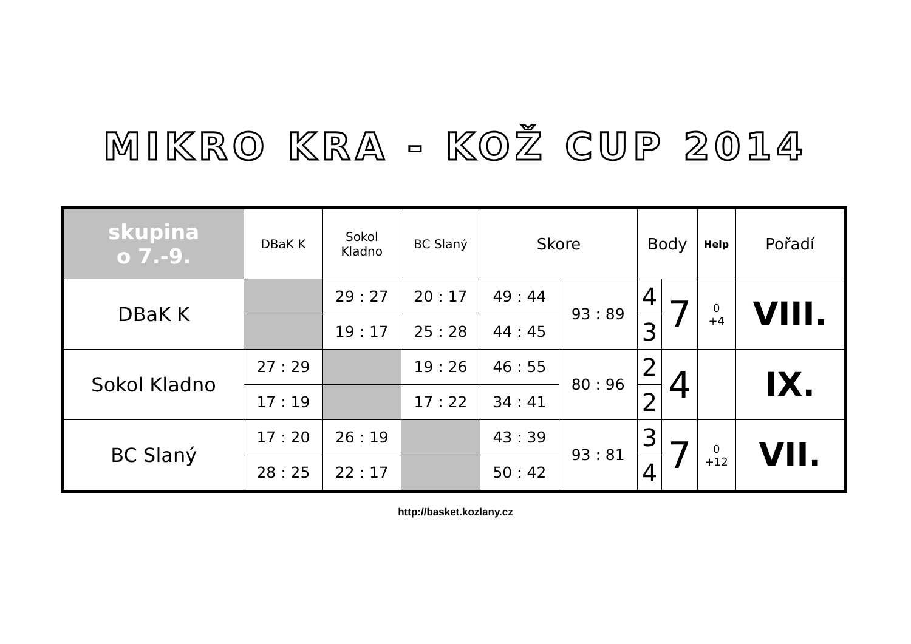MIKRO KRA - KOŽ CUP 2014
| skupina o 7.-9. | DBaK K | Sokol Kladno | BC Slaný | Skore | | Body | | Help | Pořadí |
| --- | --- | --- | --- | --- | --- | --- | --- | --- | --- |
| DBaK K | | 29 : 27 | 20 : 17 | 49 : 44 | 93 : 89 | 4 | 7 | 0 +4 | VIII. |
| | | 19 : 17 | 25 : 28 | 44 : 45 | | 3 | | | |
| Sokol Kladno | 27 : 29 | | 19 : 26 | 46 : 55 | 80 : 96 | 2 | 4 | | IX. |
| | 17 : 19 | | 17 : 22 | 34 : 41 | | 2 | | | |
| BC Slaný | 17 : 20 | 26 : 19 | | 43 : 39 | 93 : 81 | 3 | 7 | 0 +12 | VII. |
| | 28 : 25 | 22 : 17 | | 50 : 42 | | 4 | | | |
http://basket.kozlany.cz